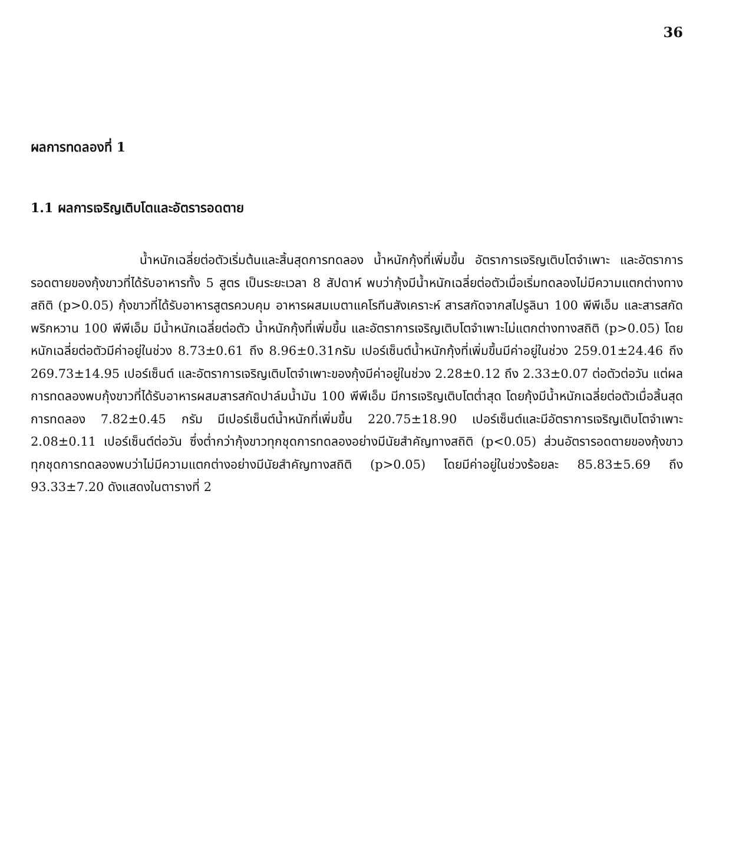36
ผลการทดลองที่ 1
1.1 ผลการเจริญเติบโตและอัตรารอดตาย
น้ำหนักเฉลี่ยต่อตัวเริ่มต้นและสิ้นสุดการทดลอง น้ำหนักกุ้งที่เพิ่มขึ้น อัตราการเจริญเติบโตจำเพาะ และอัตราการรอดตายของกุ้งขาวที่ได้รับอาหารทั้ง 5 สูตร เป็นระยะเวลา 8 สัปดาห์ พบว่ากุ้งมีน้ำหนักเฉลี่ยต่อตัวเมื่อเริ่มทดลองไม่มีความแตกต่างทางสถิติ (p>0.05) กุ้งขาวที่ได้รับอาหารสูตรควบคุม อาหารผสมเบตาแคโรทีนสังเคราะห์ สารสกัดจากสไปรูลินา 100 พีพีเอ็ม และสารสกัดพริกหวาน 100 พีพีเอ็ม มีน้ำหนักเฉลี่ยต่อตัว น้ำหนักกุ้งที่เพิ่มขึ้น และอัตราการเจริญเติบโตจำเพาะไม่แตกต่างทางสถิติ (p>0.05) โดยหนักเฉลี่ยต่อตัวมีค่าอยู่ในช่วง 8.73±0.61 ถึง 8.96±0.31กรัม เปอร์เซ็นต์น้ำหนักกุ้งที่เพิ่มขึ้นมีค่าอยู่ในช่วง 259.01±24.46 ถึง 269.73±14.95 เปอร์เซ็นต์ และอัตราการเจริญเติบโตจำเพาะของกุ้งมีค่าอยู่ในช่วง 2.28±0.12 ถึง 2.33±0.07 ต่อตัวต่อวัน แต่ผลการทดลองพบกุ้งขาวที่ได้รับอาหารผสมสารสกัดปาล์มน้ำมัน 100 พีพีเอ็ม มีการเจริญเติบโตต่ำสุด โดยกุ้งมีน้ำหนักเฉลี่ยต่อตัวเมื่อสิ้นสุดการทดลอง 7.82±0.45 กรัม มีเปอร์เซ็นต์น้ำหนักที่เพิ่มขึ้น 220.75±18.90 เปอร์เซ็นต์และมีอัตราการเจริญเติบโตจำเพาะ 2.08±0.11 เปอร์เซ็นต์ต่อวัน ซึ่งต่ำกว่ากุ้งขาวทุกชุดการทดลองอย่างมีนัยสำคัญทางสถิติ (p<0.05) ส่วนอัตรารอดตายของกุ้งขาวทุกชุดการทดลองพบว่าไม่มีความแตกต่างอย่างมีนัยสำคัญทางสถิติ (p>0.05) โดยมีค่าอยู่ในช่วงร้อยละ 85.83±5.69 ถึง 93.33±7.20 ดังแสดงในตารางที่ 2